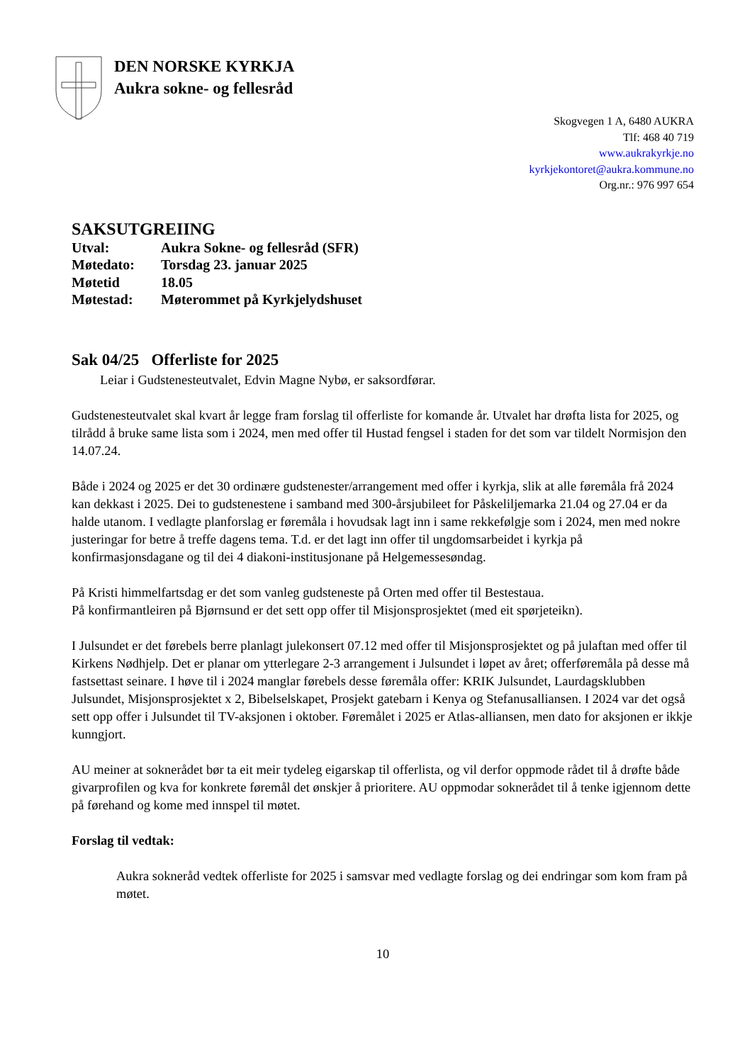DEN NORSKE KYRKJA
Aukra sokne- og fellesråd
Skogvegen 1 A, 6480 AUKRA
Tlf: 468 40 719
www.aukrakyrkje.no
kyrkjekontoret@aukra.kommune.no
Org.nr.: 976 997 654
SAKSUTGREIING
Utval: Aukra Sokne- og fellesråd (SFR)
Møtedato: Torsdag 23. januar 2025
Møtetid 18.05
Møtestad: Møterommet på Kyrkjelydshuset
Sak 04/25 Offerliste for 2025
Leiar i Gudstenesteutvalet, Edvin Magne Nybø, er saksordførar.
Gudstenesteutvalet skal kvart år legge fram forslag til offerliste for komande år. Utvalet har drøfta lista for 2025, og tilrådd å bruke same lista som i 2024, men med offer til Hustad fengsel i staden for det som var tildelt Normisjon den 14.07.24.
Både i 2024 og 2025 er det 30 ordinære gudstenester/arrangement med offer i kyrkja, slik at alle føremåla frå 2024 kan dekkast i 2025. Dei to gudstenestene i samband med 300-årsjubileet for Påskeliljemarka 21.04 og 27.04 er da halde utanom. I vedlagte planforslag er føremåla i hovudsak lagt inn i same rekkefølgje som i 2024, men med nokre justeringar for betre å treffe dagens tema. T.d. er det lagt inn offer til ungdomsarbeidet i kyrkja på konfirmasjonsdagane og til dei 4 diakoni-institusjonane på Helgemessesøndag.
På Kristi himmelfartsdag er det som vanleg gudsteneste på Orten med offer til Bestestaua.
På konfirmantleiren på Bjørnsund er det sett opp offer til Misjonsprosjektet (med eit spørjeteikn).
I Julsundet er det førebels berre planlagt julekonsert 07.12 med offer til Misjonsprosjektet og på julaftan med offer til Kirkens Nødhjelp. Det er planar om ytterlegare 2-3 arrangement i Julsundet i løpet av året; offerføremåla på desse må fastsettast seinare. I høve til i 2024 manglar førebels desse føremåla offer: KRIK Julsundet, Laurdagsklubben Julsundet, Misjonsprosjektet x 2, Bibelselskapet, Prosjekt gatebarn i Kenya og Stefanusalliansen. I 2024 var det også sett opp offer i Julsundet til TV-aksjonen i oktober. Føremålet i 2025 er Atlas-alliansen, men dato for aksjonen er ikkje kunngjort.
AU meiner at soknerådet bør ta eit meir tydeleg eigarskap til offerlista, og vil derfor oppmode rådet til å drøfte både givarprofilen og kva for konkrete føremål det ønskjer å prioritere. AU oppmodar soknerådet til å tenke igjennom dette på førehand og kome med innspel til møtet.
Forslag til vedtak:
Aukra sokneråd vedtek offerliste for 2025 i samsvar med vedlagte forslag og dei endringar som kom fram på møtet.
10